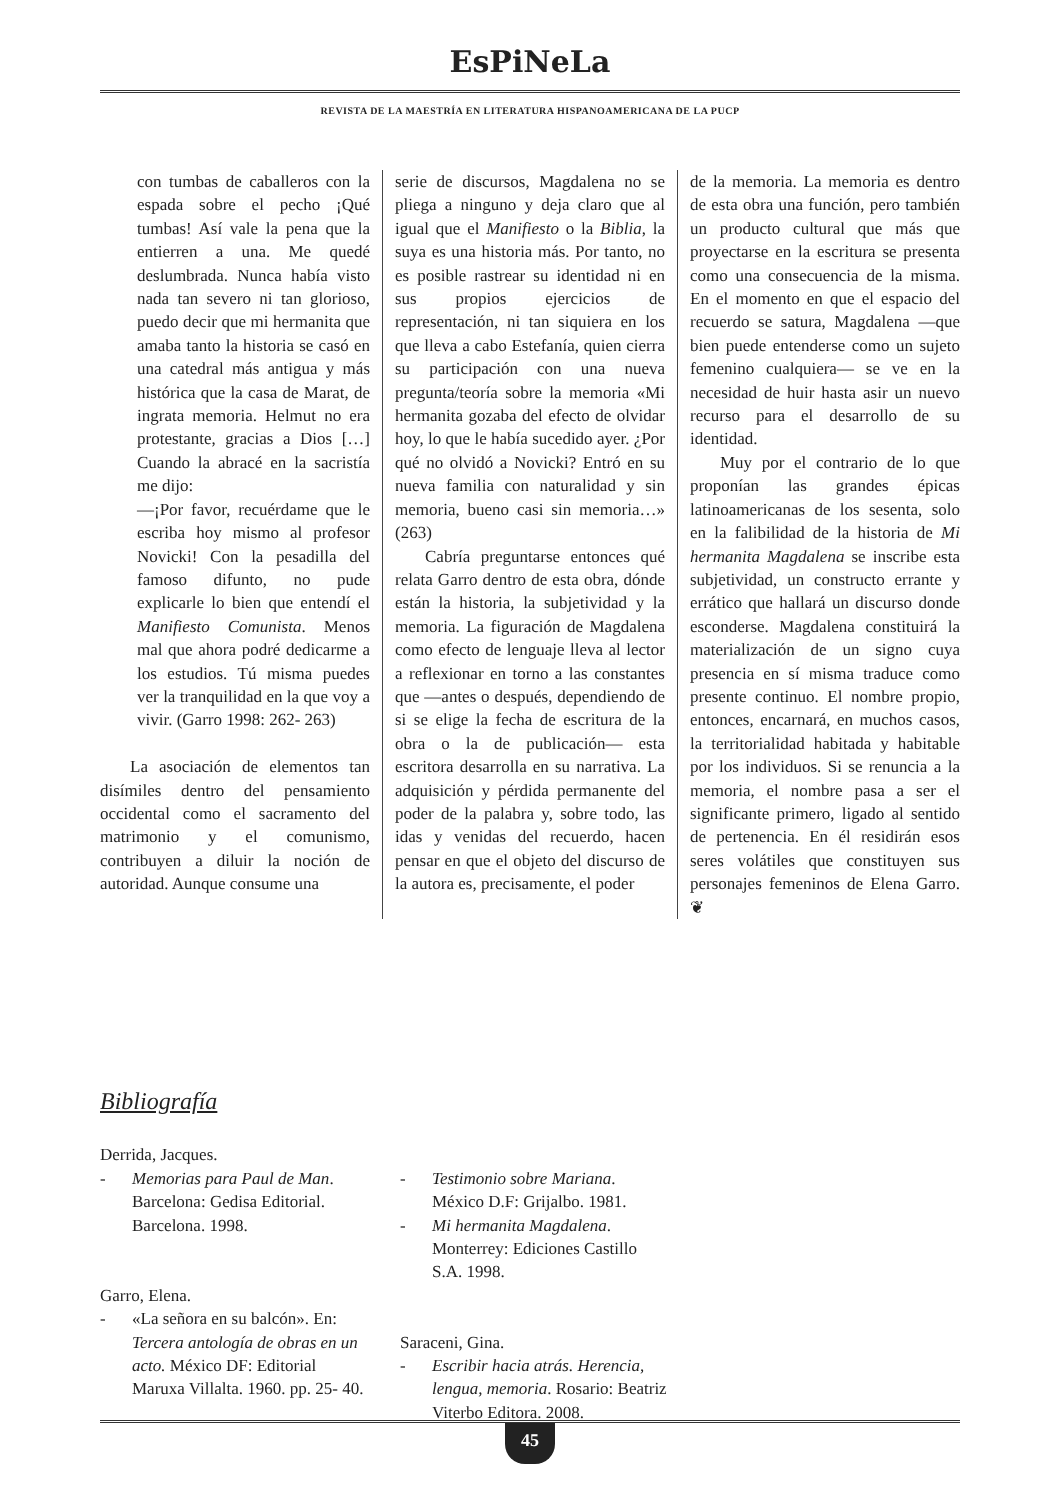EsPiNeLa
REVISTA DE LA MAESTRÍA EN LITERATURA HISPANOAMERICANA DE LA PUCP
con tumbas de caballeros con la espada sobre el pecho ¡Qué tumbas! Así vale la pena que la entierren a una. Me quedé deslumbrada. Nunca había visto nada tan severo ni tan glorioso, puedo decir que mi hermanita que amaba tanto la historia se casó en una catedral más antigua y más histórica que la casa de Marat, de ingrata memoria. Helmut no era protestante, gracias a Dios […] Cuando la abracé en la sacristía me dijo:
—¡Por favor, recuérdame que le escriba hoy mismo al profesor Novicki! Con la pesadilla del famoso difunto, no pude explicarle lo bien que entendí el Manifiesto Comunista. Menos mal que ahora podré dedicarme a los estudios. Tú misma puedes ver la tranquilidad en la que voy a vivir. (Garro 1998: 262- 263)
La asociación de elementos tan disímiles dentro del pensamiento occidental como el sacramento del matrimonio y el comunismo, contribuyen a diluir la noción de autoridad. Aunque consume una
serie de discursos, Magdalena no se pliega a ninguno y deja claro que al igual que el Manifiesto o la Biblia, la suya es una historia más. Por tanto, no es posible rastrear su identidad ni en sus propios ejercicios de representación, ni tan siquiera en los que lleva a cabo Estefanía, quien cierra su participación con una nueva pregunta/teoría sobre la memoria «Mi hermanita gozaba del efecto de olvidar hoy, lo que le había sucedido ayer. ¿Por qué no olvidó a Novicki? Entró en su nueva familia con naturalidad y sin memoria, bueno casi sin memoria…» (263)
Cabría preguntarse entonces qué relata Garro dentro de esta obra, dónde están la historia, la subjetividad y la memoria. La figuración de Magdalena como efecto de lenguaje lleva al lector a reflexionar en torno a las constantes que —antes o después, dependiendo de si se elige la fecha de escritura de la obra o la de publicación— esta escritora desarrolla en su narrativa. La adquisición y pérdida permanente del poder de la palabra y, sobre todo, las idas y venidas del recuerdo, hacen pensar en que el objeto del discurso de la autora es, precisamente, el poder
de la memoria. La memoria es dentro de esta obra una función, pero también un producto cultural que más que proyectarse en la escritura se presenta como una consecuencia de la misma. En el momento en que el espacio del recuerdo se satura, Magdalena —que bien puede entenderse como un sujeto femenino cualquiera— se ve en la necesidad de huir hasta asir un nuevo recurso para el desarrollo de su identidad.
Muy por el contrario de lo que proponían las grandes épicas latinoamericanas de los sesenta, solo en la falibilidad de la historia de Mi hermanita Magdalena se inscribe esta subjetividad, un constructo errante y errático que hallará un discurso donde esconderse. Magdalena constituirá la materialización de un signo cuya presencia en sí misma traduce como presente continuo. El nombre propio, entonces, encarnará, en muchos casos, la territorialidad habitada y habitable por los individuos. Si se renuncia a la memoria, el nombre pasa a ser el significante primero, ligado al sentido de pertenencia. En él residirán esos seres volátiles que constituyen sus personajes femeninos de Elena Garro. ❦
Bibliografía
Derrida, Jacques.
- Memorias para Paul de Man. Barcelona: Gedisa Editorial. Barcelona. 1998.
Garro, Elena.
- «La señora en su balcón». En: Tercera antología de obras en un acto. México DF: Editorial Maruxa Villalta. 1960. pp. 25- 40.
- Testimonio sobre Mariana. México D.F: Grijalbo. 1981.
- Mi hermanita Magdalena. Monterrey: Ediciones Castillo S.A. 1998.
Saraceni, Gina.
- Escribir hacia atrás. Herencia, lengua, memoria. Rosario: Beatriz Viterbo Editora. 2008.
45